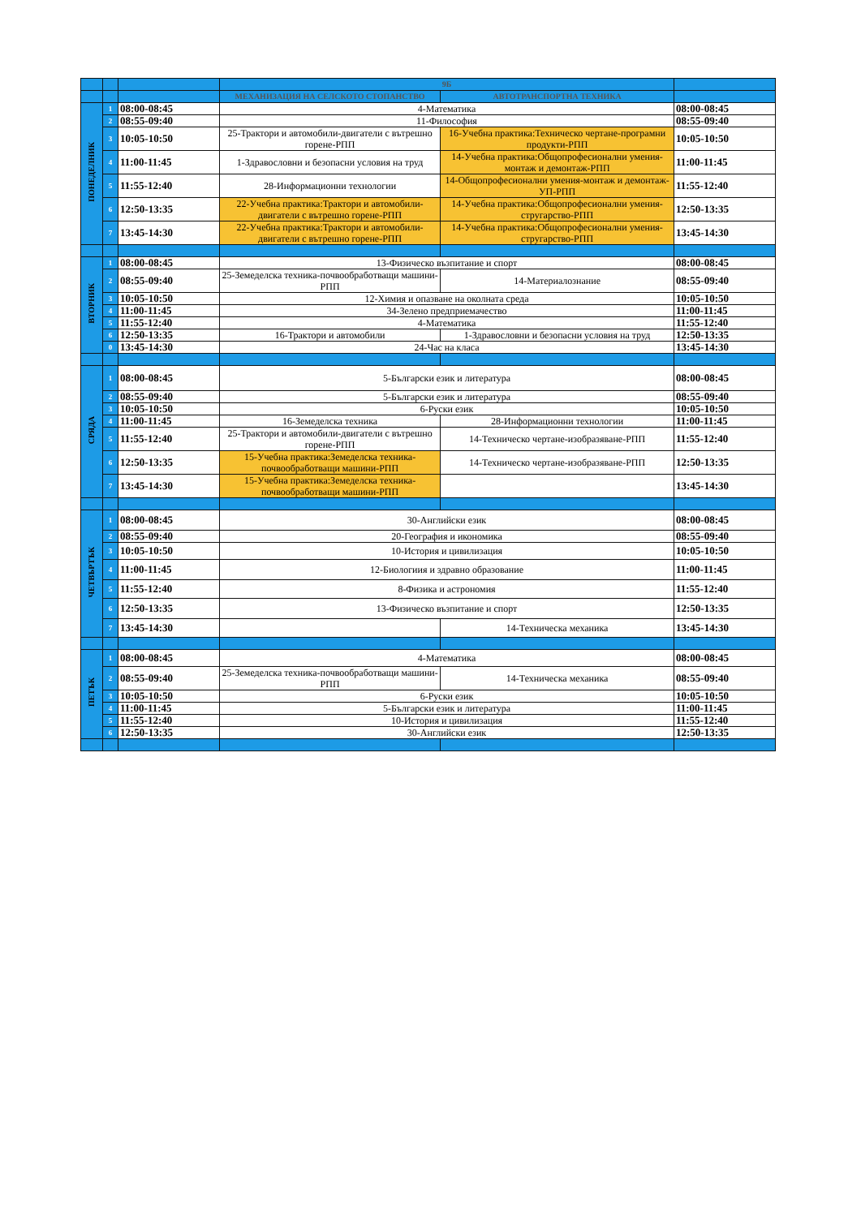| | | | 9Б | | |
| --- | --- | --- | --- | --- | --- |
| | | | МЕХАНИЗАЦИЯ НА СЕЛСКОТО СТОПАНСТВО | АВТОТРАНСПОРТНА ТЕХНИКА | |
| ПОНЕДЕЛНИК | 1 | 08:00-08:45 | 4-Математика | | 08:00-08:45 |
| | 2 | 08:55-09:40 | 11-Философия | | 08:55-09:40 |
| | 3 | 10:05-10:50 | 25-Трактори и автомобили-двигатели с вътрешно горене-РПП | 16-Учебна практика:Техническо чертане-програмни продукти-РПП | 10:05-10:50 |
| | 4 | 11:00-11:45 | 1-Здравословни и безопасни условия на труд | 14-Учебна практика:Общопрофесионални умения-монтаж и демонтаж-РПП | 11:00-11:45 |
| | 5 | 11:55-12:40 | 28-Информационни технологии | 14-Общопрофесионални умения-монтаж и демонтаж-УП-РПП | 11:55-12:40 |
| | 6 | 12:50-13:35 | 22-Учебна практика:Трактори и автомобили-двигатели с вътрешно горене-РПП | 14-Учебна практика:Общопрофесионални умения-стругарство-РПП | 12:50-13:35 |
| | 7 | 13:45-14:30 | 22-Учебна практика:Трактори и автомобили-двигатели с вътрешно горене-РПП | 14-Учебна практика:Общопрофесионални умения-стругарство-РПП | 13:45-14:30 |
| ВТОРНИК | 1 | 08:00-08:45 | 13-Физическо възпитание и спорт | | 08:00-08:45 |
| | 2 | 08:55-09:40 | 25-Земеделска техника-почвообработващи машини-РПП | 14-Материалознание | 08:55-09:40 |
| | 3 | 10:05-10:50 | 12-Химия и опазване на околната среда | | 10:05-10:50 |
| | 4 | 11:00-11:45 | 34-Зелено предприемачество | | 11:00-11:45 |
| | 5 | 11:55-12:40 | 4-Математика | | 11:55-12:40 |
| | 6 | 12:50-13:35 | 16-Трактори и автомобили | 1-Здравословни и безопасни условия на труд | 12:50-13:35 |
| | 0 | 13:45-14:30 | 24-Час на класа | | 13:45-14:30 |
| СРЯДА | 1 | 08:00-08:45 | 5-Български език и литература | | 08:00-08:45 |
| | 2 | 08:55-09:40 | 5-Български език и литература | | 08:55-09:40 |
| | 3 | 10:05-10:50 | 6-Руски език | | 10:05-10:50 |
| | 4 | 11:00-11:45 | 16-Земеделска техника | 28-Информационни технологии | 11:00-11:45 |
| | 5 | 11:55-12:40 | 25-Трактори и автомобили-двигатели с вътрешно горене-РПП | 14-Техническо чертане-изобразяване-РПП | 11:55-12:40 |
| | 6 | 12:50-13:35 | 15-Учебна практика:Земеделска техника-почвообработващи машини-РПП | 14-Техническо чертане-изобразяване-РПП | 12:50-13:35 |
| | 7 | 13:45-14:30 | 15-Учебна практика:Земеделска техника-почвообработващи машини-РПП | | 13:45-14:30 |
| ЧЕТВЪРТЪК | 1 | 08:00-08:45 | 30-Английски език | | 08:00-08:45 |
| | 2 | 08:55-09:40 | 20-География и икономика | | 08:55-09:40 |
| | 3 | 10:05-10:50 | 10-История и цивилизация | | 10:05-10:50 |
| | 4 | 11:00-11:45 | 12-Биологиия и здравно образование | | 11:00-11:45 |
| | 5 | 11:55-12:40 | 8-Физика и астрономия | | 11:55-12:40 |
| | 6 | 12:50-13:35 | 13-Физическо възпитание и спорт | | 12:50-13:35 |
| | 7 | 13:45-14:30 | | 14-Техническа механика | 13:45-14:30 |
| ПЕТЪК | 1 | 08:00-08:45 | 4-Математика | | 08:00-08:45 |
| | 2 | 08:55-09:40 | 25-Земеделска техника-почвообработващи машини-РПП | 14-Техническа механика | 08:55-09:40 |
| | 3 | 10:05-10:50 | 6-Руски език | | 10:05-10:50 |
| | 4 | 11:00-11:45 | 5-Български език и литература | | 11:00-11:45 |
| | 5 | 11:55-12:40 | 10-История и цивилизация | | 11:55-12:40 |
| | 6 | 12:50-13:35 | 30-Английски език | | 12:50-13:35 |